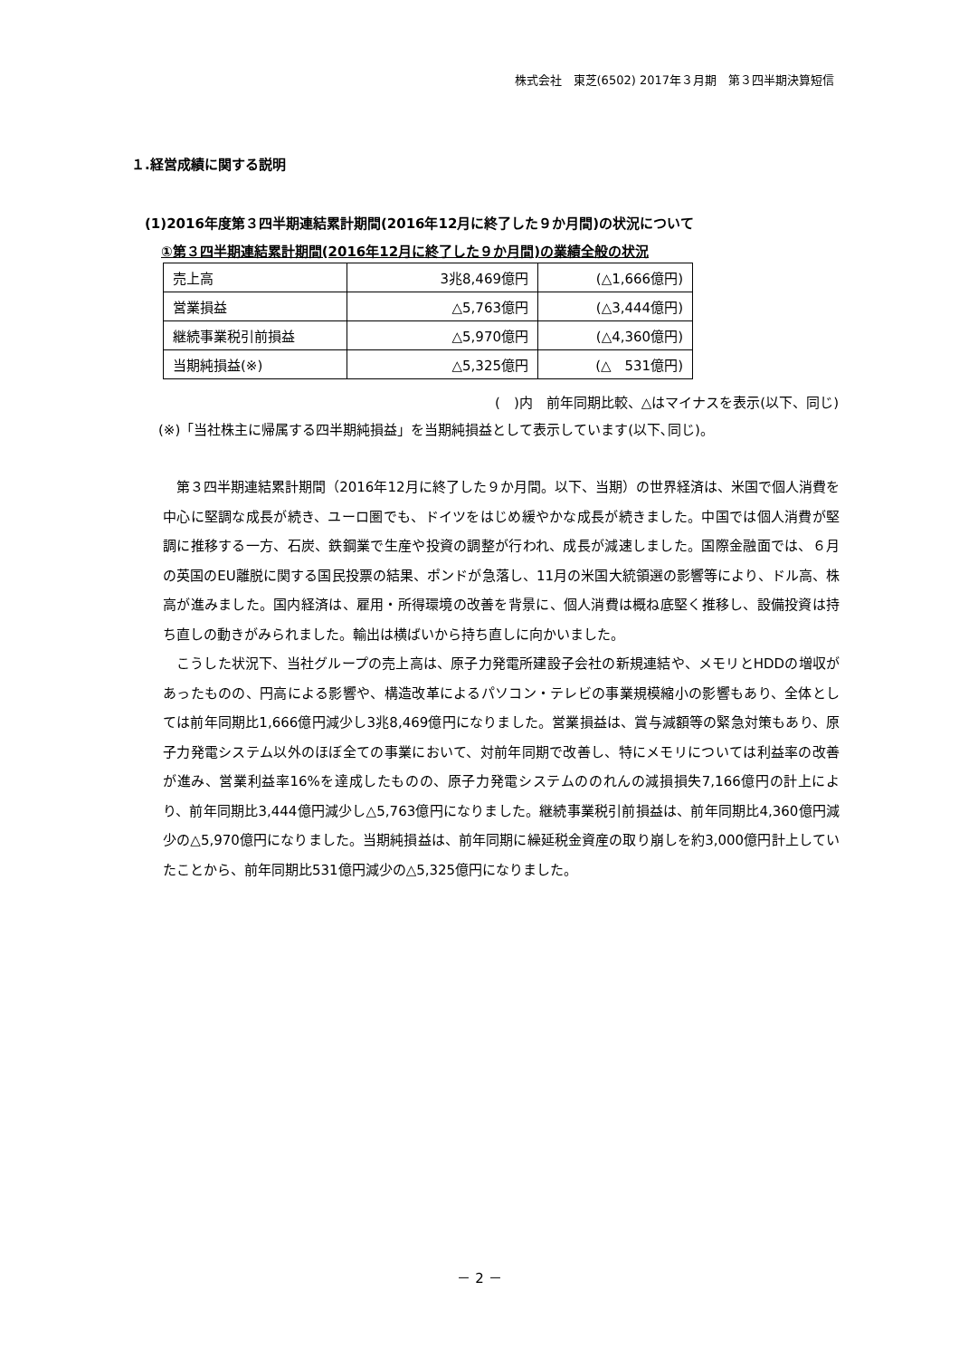株式会社　東芝(6502) 2017年３月期　第３四半期決算短信
１.経営成績に関する説明
(1)2016年度第３四半期連結累計期間(2016年12月に終了した９か月間)の状況について
①第３四半期連結累計期間(2016年12月に終了した９か月間)の業績全般の状況
| 売上高 | 3兆8,469億円 | (△1,666億円) |
| 営業損益 | △5,763億円 | (△3,444億円) |
| 継続事業税引前損益 | △5,970億円 | (△4,360億円) |
| 当期純損益(※) | △5,325億円 | (△ 531億円) |
(　)内　前年同期比較、△はマイナスを表示(以下、同じ)
(※)「当社株主に帰属する四半期純損益」を当期純損益として表示しています(以下､同じ)。
第３四半期連結累計期間（2016年12月に終了した９か月間。以下、当期）の世界経済は、米国で個人消費を中心に堅調な成長が続き、ユーロ圏でも、ドイツをはじめ緩やかな成長が続きました。中国では個人消費が堅調に推移する一方、石炭、鉄鋼業で生産や投資の調整が行われ、成長が減速しました。国際金融面では、６月の英国のEU離脱に関する国民投票の結果、ポンドが急落し、11月の米国大統領選の影響等により、ドル高、株高が進みました。国内経済は、雇用・所得環境の改善を背景に、個人消費は概ね底堅く推移し、設備投資は持ち直しの動きがみられました。輸出は横ばいから持ち直しに向かいました。
こうした状況下、当社グループの売上高は、原子力発電所建設子会社の新規連結や、メモリとHDDの増収があったものの、円高による影響や、構造改革によるパソコン・テレビの事業規模縮小の影響もあり、全体としては前年同期比1,666億円減少し3兆8,469億円になりました。営業損益は、賞与減額等の緊急対策もあり、原子力発電システム以外のほぼ全ての事業において、対前年同期で改善し、特にメモリについては利益率の改善が進み、営業利益率16%を達成したものの、原子力発電システムののれんの減損損失7,166億円の計上により、前年同期比3,444億円減少し△5,763億円になりました。継続事業税引前損益は、前年同期比4,360億円減少の△5,970億円になりました。当期純損益は、前年同期に繰延税金資産の取り崩しを約3,000億円計上していたことから、前年同期比531億円減少の△5,325億円になりました。
－ 2 －